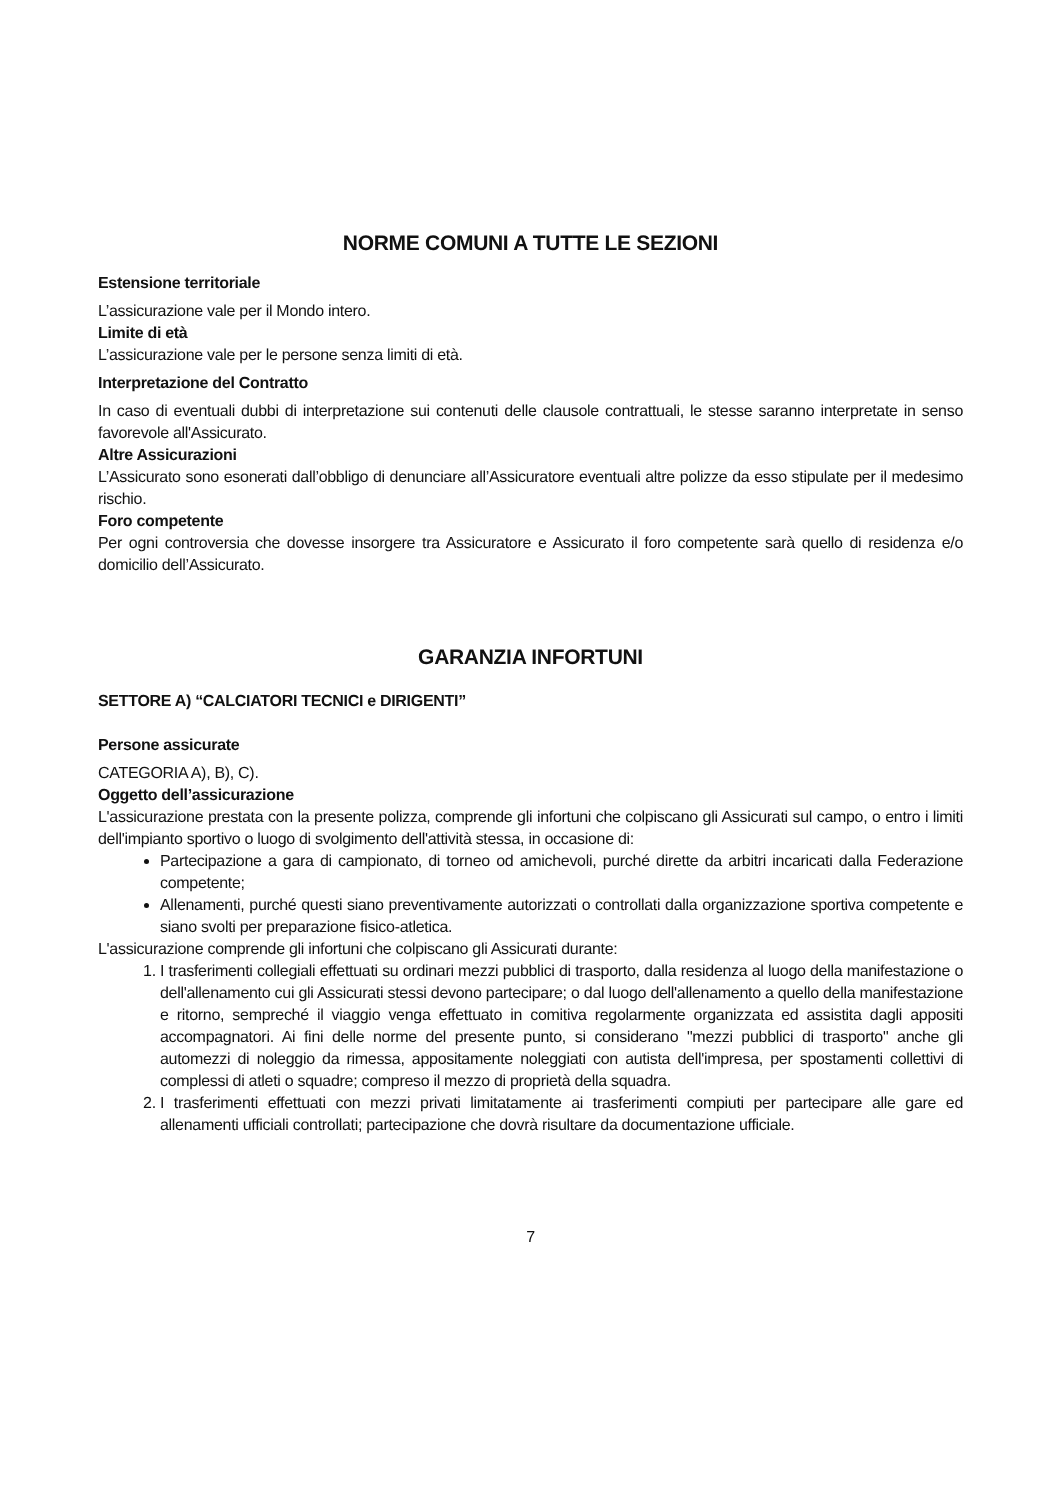NORME COMUNI A TUTTE LE SEZIONI
Estensione territoriale
L’assicurazione vale per il Mondo intero.
Limite di età
L’assicurazione vale per le persone senza limiti di età.
Interpretazione del Contratto
In caso di eventuali dubbi di interpretazione sui contenuti delle clausole contrattuali, le stesse saranno interpretate in senso favorevole all'Assicurato.
Altre Assicurazioni
L’Assicurato sono esonerati dall’obbligo di denunciare all’Assicuratore eventuali altre polizze da esso stipulate per il medesimo rischio.
Foro competente
Per ogni controversia che dovesse insorgere tra Assicuratore e Assicurato il foro competente sarà quello di residenza e/o domicilio dell’Assicurato.
GARANZIA INFORTUNI
SETTORE A) “CALCIATORI TECNICI e DIRIGENTI”
Persone assicurate
CATEGORIA A), B), C).
Oggetto dell’assicurazione
L'assicurazione prestata con la presente polizza, comprende gli infortuni che colpiscano gli Assicurati sul campo, o entro i limiti dell'impianto sportivo o luogo di svolgimento dell'attività stessa, in occasione di:
Partecipazione a gara di campionato, di torneo od amichevoli, purché dirette da arbitri incaricati dalla Federazione competente;
Allenamenti, purché questi siano preventivamente autorizzati o controllati dalla organizzazione sportiva competente e siano svolti per preparazione fisico-atletica.
L'assicurazione comprende gli infortuni che colpiscano gli Assicurati durante:
1. I trasferimenti collegiali effettuati su ordinari mezzi pubblici di trasporto, dalla residenza al luogo della manifestazione o dell'allenamento cui gli Assicurati stessi devono partecipare; o dal luogo dell'allenamento a quello della manifestazione e ritorno, sempreché il viaggio venga effettuato in comitiva regolarmente organizzata ed assistita dagli appositi accompagnatori. Ai fini delle norme del presente punto, si considerano "mezzi pubblici di trasporto" anche gli automezzi di noleggio da rimessa, appositamente noleggiati con autista dell'impresa, per spostamenti collettivi di complessi di atleti o squadre; compreso il mezzo di proprietà della squadra.
2. I trasferimenti effettuati con mezzi privati limitatamente ai trasferimenti compiuti per partecipare alle gare ed allenamenti ufficiali controllati; partecipazione che dovrà risultare da documentazione ufficiale.
7